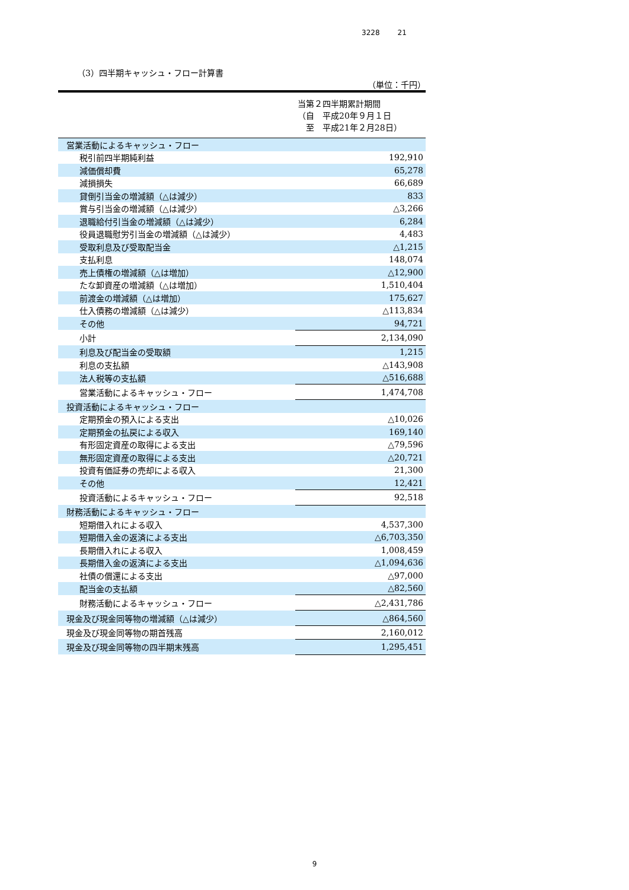3228 21
（3）四半期キャッシュ・フロー計算書
（単位：千円）
| | 当第２四半期累計期間 （自 平成20年９月１日 至 平成21年２月28日） |
| --- | --- |
| 営業活動によるキャッシュ・フロー | |
| 税引前四半期純利益 | 192,910 |
| 減価償却費 | 65,278 |
| 減損損失 | 66,689 |
| 貸倒引当金の増減額（△は減少） | 833 |
| 賞与引当金の増減額（△は減少） | △3,266 |
| 退職給付引当金の増減額（△は減少） | 6,284 |
| 役員退職慰労引当金の増減額（△は減少） | 4,483 |
| 受取利息及び受取配当金 | △1,215 |
| 支払利息 | 148,074 |
| 売上債権の増減額（△は増加） | △12,900 |
| たな卸資産の増減額（△は増加） | 1,510,404 |
| 前渡金の増減額（△は増加） | 175,627 |
| 仕入債務の増減額（△は減少） | △113,834 |
| その他 | 94,721 |
| 小計 | 2,134,090 |
| 利息及び配当金の受取額 | 1,215 |
| 利息の支払額 | △143,908 |
| 法人税等の支払額 | △516,688 |
| 営業活動によるキャッシュ・フロー | 1,474,708 |
| 投資活動によるキャッシュ・フロー | |
| 定期預金の預入による支出 | △10,026 |
| 定期預金の払戻による収入 | 169,140 |
| 有形固定資産の取得による支出 | △79,596 |
| 無形固定資産の取得による支出 | △20,721 |
| 投資有価証券の売却による収入 | 21,300 |
| その他 | 12,421 |
| 投資活動によるキャッシュ・フロー | 92,518 |
| 財務活動によるキャッシュ・フロー | |
| 短期借入れによる収入 | 4,537,300 |
| 短期借入金の返済による支出 | △6,703,350 |
| 長期借入れによる収入 | 1,008,459 |
| 長期借入金の返済による支出 | △1,094,636 |
| 社債の償還による支出 | △97,000 |
| 配当金の支払額 | △82,560 |
| 財務活動によるキャッシュ・フロー | △2,431,786 |
| 現金及び現金同等物の増減額（△は減少） | △864,560 |
| 現金及び現金同等物の期首残高 | 2,160,012 |
| 現金及び現金同等物の四半期末残高 | 1,295,451 |
9